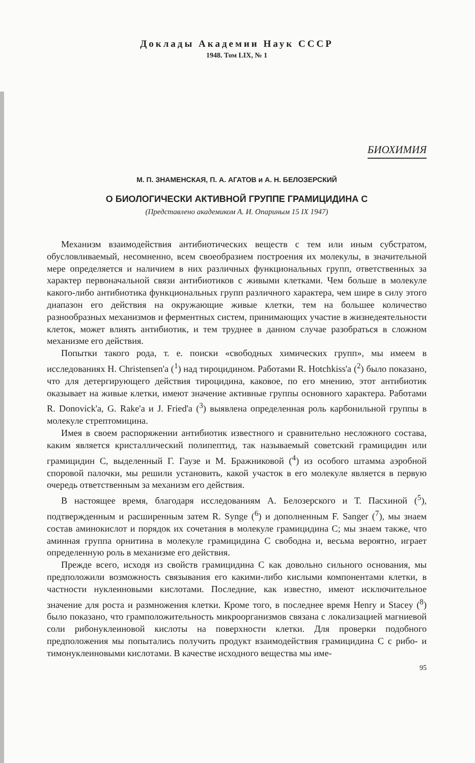Доклады Академии Наук СССР
1948. Том LIX, № 1
БИОХИМИЯ
М. П. ЗНАМЕНСКАЯ, П. А. АГАТОВ и А. Н. БЕЛОЗЕРСКИЙ
О БИОЛОГИЧЕСКИ АКТИВНОЙ ГРУППЕ ГРАМИЦИДИНА С
(Представлено академиком А. И. Опариным 15 IX 1947)
Механизм взаимодействия антибиотических веществ с тем или иным субстратом, обусловливаемый, несомненно, всем своеобразием построения их молекулы, в значительной мере определяется и наличием в них различных функциональных групп, ответственных за характер первоначальной связи антибиотиков с живыми клетками. Чем больше в молекуле какого-либо антибиотика функциональных групп различного характера, чем шире в силу этого диапазон его действия на окружающие живые клетки, тем на большее количество разнообразных механизмов и ферментных систем, принимающих участие в жизнедеятельности клеток, может влиять антибиотик, и тем труднее в данном случае разобраться в сложном механизме его действия.
Попытки такого рода, т. е. поиски «свободных химических групп», мы имеем в исследованиях H. Christensen'a (<sup>1</sup>) над тироцидином. Работами R. Hotchkiss'a (<sup>2</sup>) было показано, что для детергирующего действия тироцидина, каковое, по его мнению, этот антибиотик оказывает на живые клетки, имеют значение активные группы основного характера. Работами R. Donovick'a, G. Rake'a и J. Fried'a (<sup>3</sup>) выявлена определенная роль карбонильной группы в молекуле стрептомицина.
Имея в своем распоряжении антибиотик известного и сравнительно несложного состава, каким является кристаллический полипептид, так называемый советский грамицидин или грамицидин С, выделенный Г. Гаузе и М. Бражниковой (<sup>4</sup>) из особого штамма аэробной споровой палочки, мы решили установить, какой участок в его молекуле является в первую очередь ответственным за механизм его действия.
В настоящее время, благодаря исследованиям А. Белозерского и Т. Пасхиной (<sup>5</sup>), подтвержденным и расширенным затем R. Synge (<sup>6</sup>) и дополненным F. Sanger (<sup>7</sup>), мы знаем состав аминокислот и порядок их сочетания в молекуле грамицидина С; мы знаем также, что аминная группа орнитина в молекуле грамицидина С свободна и, весьма вероятно, играет определенную роль в механизме его действия.
Прежде всего, исходя из свойств грамицидина С как довольно сильного основания, мы предположили возможность связывания его какими-либо кислыми компонентами клетки, в частности нуклеиновыми кислотами. Последние, как известно, имеют исключительное значение для роста и размножения клетки. Кроме того, в последнее время Henry и Stacey (<sup>8</sup>) было показано, что грамположительность микроорганизмов связана с локализацией магниевой соли рибонуклеиновой кислоты на поверхности клетки. Для проверки подобного предположения мы попытались получить продукт взаимодействия грамицидина С с рибо- и тимонуклеиновыми кислотами. В качестве исходного вещества мы име-
95